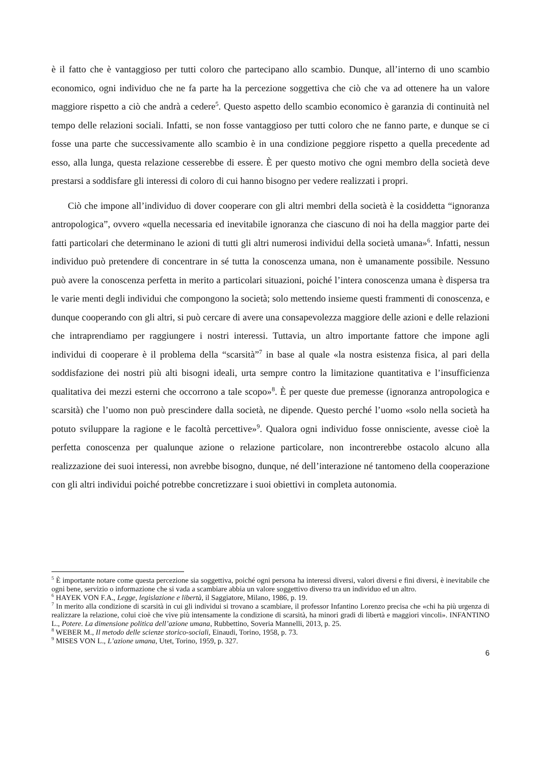è il fatto che è vantaggioso per tutti coloro che partecipano allo scambio. Dunque, all’interno di uno scambio economico, ogni individuo che ne fa parte ha la percezione soggettiva che ciò che va ad ottenere ha un valore maggiore rispetto a ciò che andrà a cedere<sup>5</sup>. Questo aspetto dello scambio economico è garanzia di continuità nel tempo delle relazioni sociali. Infatti, se non fosse vantaggioso per tutti coloro che ne fanno parte, e dunque se ci fosse una parte che successivamente allo scambio è in una condizione peggiore rispetto a quella precedente ad esso, alla lunga, questa relazione cesserebbe di essere. È per questo motivo che ogni membro della società deve prestarsi a soddisfare gli interessi di coloro di cui hanno bisogno per vedere realizzati i propri.
Ciò che impone all’individuo di dover cooperare con gli altri membri della società è la cosiddetta “ignoranza antropologica”, ovvero «quella necessaria ed inevitabile ignoranza che ciascuno di noi ha della maggior parte dei fatti particolari che determinano le azioni di tutti gli altri numerosi individui della società umana»<sup>6</sup>. Infatti, nessun individuo può pretendere di concentrare in sé tutta la conoscenza umana, non è umanamente possibile. Nessuno può avere la conoscenza perfetta in merito a particolari situazioni, poiché l’intera conoscenza umana è dispersa tra le varie menti degli individui che compongono la società; solo mettendo insieme questi frammenti di conoscenza, e dunque cooperando con gli altri, si può cercare di avere una consapevolezza maggiore delle azioni e delle relazioni che intraprendiamo per raggiungere i nostri interessi. Tuttavia, un altro importante fattore che impone agli individui di cooperare è il problema della “scarsità”<sup>7</sup> in base al quale «la nostra esistenza fisica, al pari della soddisfazione dei nostri più alti bisogni ideali, urta sempre contro la limitazione quantitativa e l’insufficienza qualitativa dei mezzi esterni che occorrono a tale scopo»<sup>8</sup>. È per queste due premesse (ignoranza antropologica e scarsità) che l’uomo non può prescindere dalla società, ne dipende. Questo perché l’uomo «solo nella società ha potuto sviluppare la ragione e le facoltà percettive»<sup>9</sup>. Qualora ogni individuo fosse onnisciente, avesse cioè la perfetta conoscenza per qualunque azione o relazione particolare, non incontrerebbe ostacolo alcuno alla realizzazione dei suoi interessi, non avrebbe bisogno, dunque, né dell’interazione né tantomeno della cooperazione con gli altri individui poiché potrebbe concretizzare i suoi obiettivi in completa autonomia.
<sup>5</sup> È importante notare come questa percezione sia soggettiva, poiché ogni persona ha interessi diversi, valori diversi e fini diversi, è inevitabile che ogni bene, servizio o informazione che si vada a scambiare abbia un valore soggettivo diverso tra un individuo ed un altro.
<sup>6</sup> HAYEK VON F.A., Legge, legislazione e libertà, il Saggiatore, Milano, 1986, p. 19.
<sup>7</sup> In merito alla condizione di scarsità in cui gli individui si trovano a scambiare, il professor Infantino Lorenzo precisa che «chi ha più urgenza di realizzare la relazione, colui cioè che vive più intensamente la condizione di scarsità, ha minori gradi di libertà e maggiori vincoli». INFANTINO L., Potere. La dimensione politica dell’azione umana, Rubbettino, Soveria Mannelli, 2013, p. 25.
<sup>8</sup> WEBER M., Il metodo delle scienze storico-sociali, Einaudi, Torino, 1958, p. 73.
<sup>9</sup> MISES VON L., L’azione umana, Utet, Torino, 1959, p. 327.
6